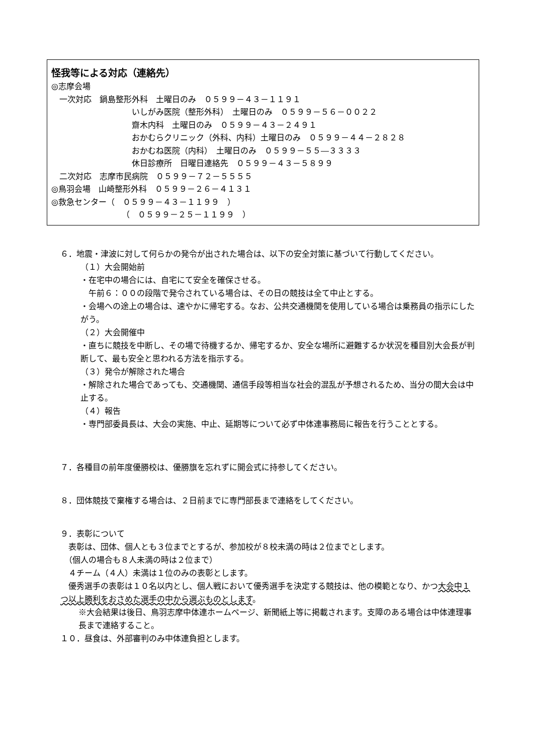怪我等による対応（連絡先）
◎志摩会場
　一次対応　鍋島整形外科　土曜日のみ　０５９９－４３－１１９１
いしがみ医院（整形外科）　土曜日のみ　０５９９－５６－００２２
齋木内科　土曜日のみ　０５９９－４３－２４９１
おかむらクリニック（外科、内科）土曜日のみ　０５９９－４４－２８２８
おかむね医院（内科）　土曜日のみ　０５９９－５５―３３３３
休日診療所　日曜日連絡先　０５９９－４３－５８９９
　二次対応　志摩市民病院　０５９９－７２－５５５５
◎鳥羽会場　山崎整形外科　０５９９－２６－４１３１
◎救急センター（　０５９９－４３－１１９９　）
（　０５９９－２５－１１９９　）
６．地震・津波に対して何らかの発令が出された場合は、以下の安全対策に基づいて行動してください。
（１）大会開始前
・在宅中の場合には、自宅にて安全を確保させる。
　午前６：００の段階で発令されている場合は、その日の競技は全て中止とする。
・会場への途上の場合は、速やかに帰宅する。なお、公共交通機関を使用している場合は乗務員の指示にしたがう。
（２）大会開催中
・直ちに競技を中断し、その場で待機するか、帰宅するか、安全な場所に避難するか状況を種目別大会長が判断して、最も安全と思われる方法を指示する。
（３）発令が解除された場合
・解除された場合であっても、交通機関、通信手段等相当な社会的混乱が予想されるため、当分の間大会は中止する。
（４）報告
・専門部委員長は、大会の実施、中止、延期等について必ず中体連事務局に報告を行うこととする。
７．各種目の前年度優勝校は、優勝旗を忘れずに開会式に持参してください。
８．団体競技で棄権する場合は、２日前までに専門部長まで連絡をしてください。
９．表彰について
　表彰は、団体、個人とも３位までとするが、参加校が８校未満の時は２位までとします。
　（個人の場合も８人未満の時は２位まで）
　４チーム（４人）未満は１位のみの表彰とします。
　優秀選手の表彰は１０名以内とし、個人戦において優秀選手を決定する競技は、他の模範となり、かつ大会中１つ以上勝利をおさめた選手の中から選ぶものとします。
※大会結果は後日、鳥羽志摩中体連ホームページ、新聞紙上等に掲載されます。支障のある場合は中体連理事長まで連絡すること。
１０．昼食は、外部審判のみ中体連負担とします。